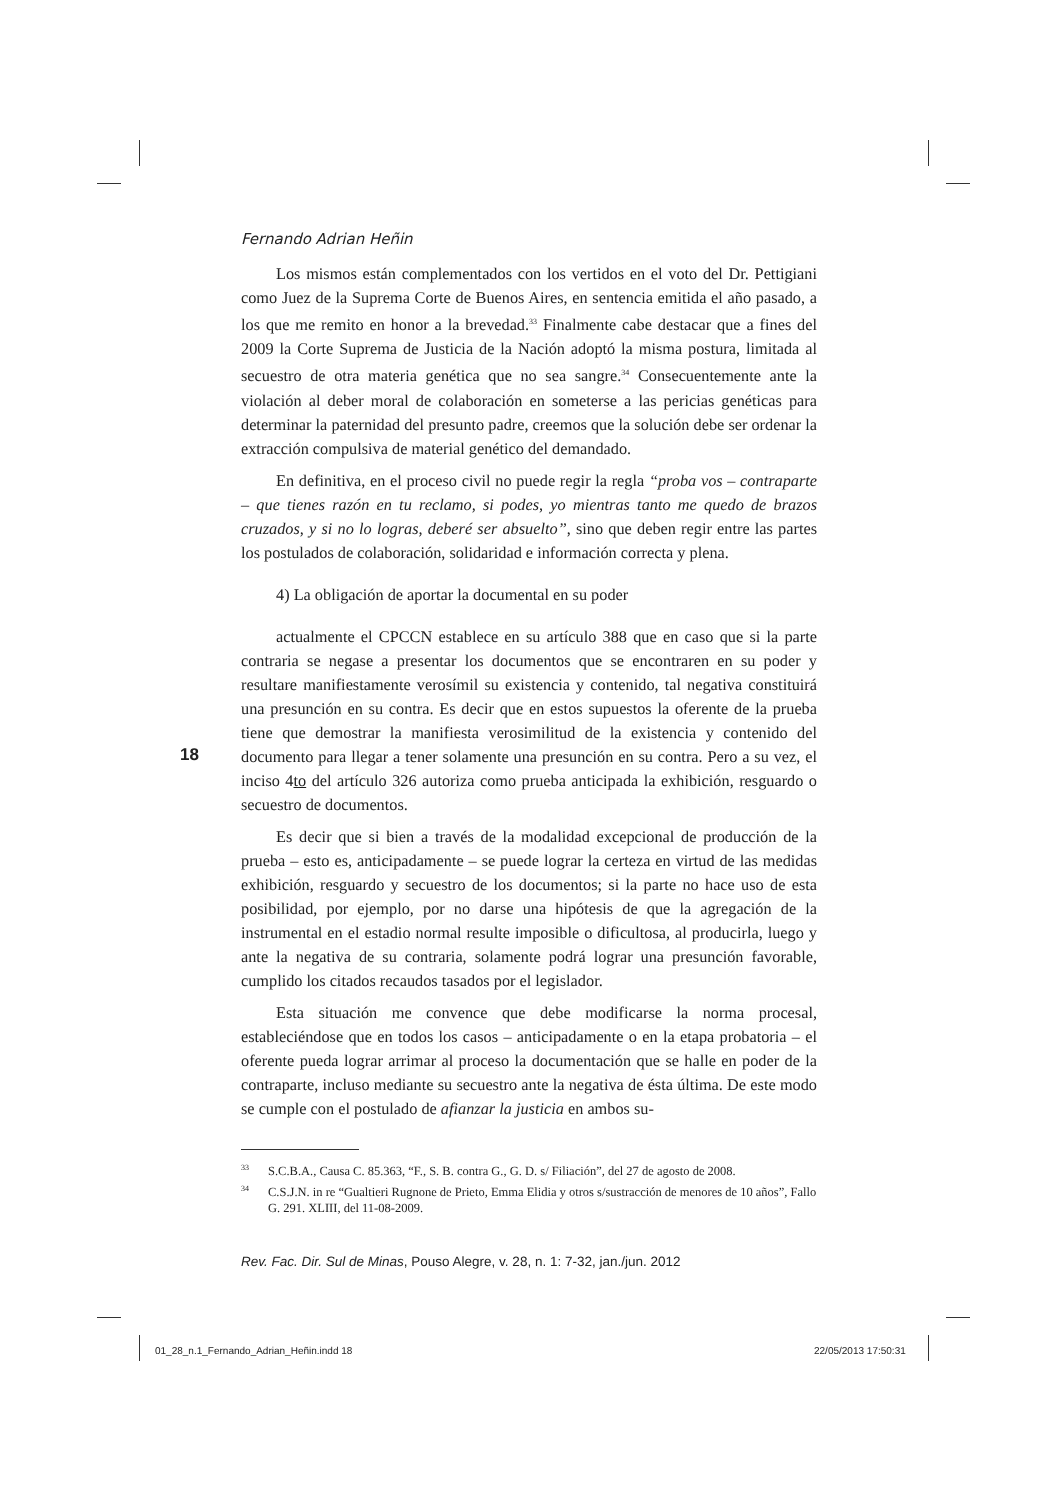Fernando Adrian Heñin
Los mismos están complementados con los vertidos en el voto del Dr. Pettigiani como Juez de la Suprema Corte de Buenos Aires, en sentencia emitida el año pasado, a los que me remito en honor a la brevedad.<sup>33</sup> Finalmente cabe destacar que a fines del 2009 la Corte Suprema de Justicia de la Nación adoptó la misma postura, limitada al secuestro de otra materia genética que no sea sangre.<sup>34</sup> Consecuentemente ante la violación al deber moral de colaboración en someterse a las pericias genéticas para determinar la paternidad del presunto padre, creemos que la solución debe ser ordenar la extracción compulsiva de material genético del demandado.
En definitiva, en el proceso civil no puede regir la regla “proba vos – contraparte – que tienes razón en tu reclamo, si podes, yo mientras tanto me quedo de brazos cruzados, y si no lo logras, deberé ser absuelto”, sino que deben regir entre las partes los postulados de colaboración, solidaridad e información correcta y plena.
4) La obligación de aportar la documental en su poder
actualmente el CPCCN establece en su artículo 388 que en caso que si la parte contraria se negase a presentar los documentos que se encontraren en su poder y resultare manifiestamente verosímil su existencia y contenido, tal negativa constituirá una presunción en su contra. Es decir que en estos supuestos la oferente de la prueba tiene que demostrar la manifiesta verosimilitud de la existencia y contenido del documento para llegar a tener solamente una presunción en su contra. Pero a su vez, el inciso 4to del artículo 326 autoriza como prueba anticipada la exhibición, resguardo o secuestro de documentos.
Es decir que si bien a través de la modalidad excepcional de producción de la prueba – esto es, anticipadamente – se puede lograr la certeza en virtud de las medidas exhibición, resguardo y secuestro de los documentos; si la parte no hace uso de esta posibilidad, por ejemplo, por no darse una hipótesis de que la agregación de la instrumental en el estadio normal resulte imposible o dificultosa, al producirla, luego y ante la negativa de su contraria, solamente podrá lograr una presunción favorable, cumplido los citados recaudos tasados por el legislador.
Esta situación me convence que debe modificarse la norma procesal, estableciéndose que en todos los casos – anticipadamente o en la etapa probatoria – el oferente pueda lograr arrimar al proceso la documentación que se halle en poder de la contraparte, incluso mediante su secuestro ante la negativa de ésta última. De este modo se cumple con el postulado de afianzar la justicia en ambos su-
<sup>33</sup>S.C.B.A., Causa C. 85.363, “F., S. B. contra G., G. D. s/ Filiación”, del 27 de agosto de 2008.
<sup>34</sup>C.S.J.N. in re “Gualtieri Rugnone de Prieto, Emma Elidia y otros s/sustracción de menores de 10 años”, Fallo G. 291. XLIII, del 11-08-2009.
Rev. Fac. Dir. Sul de Minas, Pouso Alegre, v. 28, n. 1: 7-32, jan./jun. 2012
18
01_28_n.1_Fernando_Adrian_Heñin.indd 18
22/05/2013 17:50:31